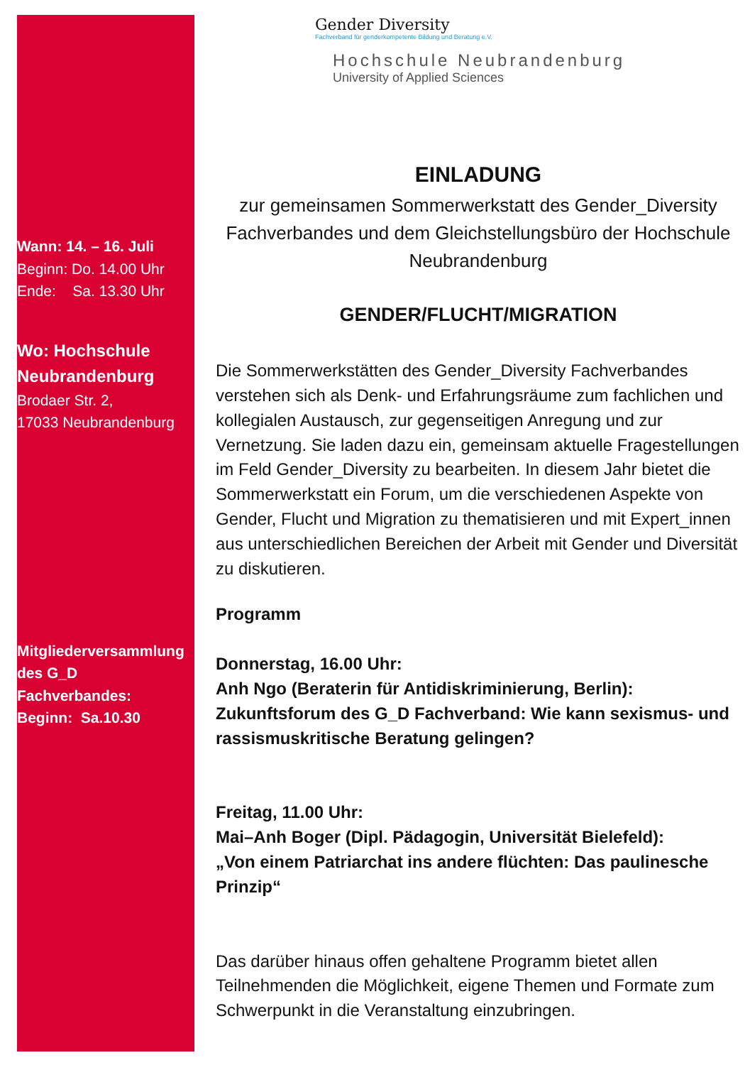Wann: 14. – 16. Juli
Beginn: Do. 14.00 Uhr
Ende: Sa. 13.30 Uhr
Wo: Hochschule Neubrandenburg
Brodaer Str. 2,
17033 Neubrandenburg
Mitgliederversammlung des G_D Fachverbandes:
Beginn: Sa.10.30
Gender Diversity
Fachverband für genderkompetente Bildung und Beratung e.V.
Hochschule Neubrandenburg
University of Applied Sciences
EINLADUNG
zur gemeinsamen Sommerwerkstatt des Gender_Diversity Fachverbandes und dem Gleichstellungsbüro der Hochschule Neubrandenburg
GENDER/FLUCHT/MIGRATION
Die Sommerwerkstätten des Gender_Diversity Fachverbandes verstehen sich als Denk- und Erfahrungsräume zum fachlichen und kollegialen Austausch, zur gegenseitigen Anregung und zur Vernetzung. Sie laden dazu ein, gemeinsam aktuelle Fragestellungen im Feld Gender_Diversity zu bearbeiten. In diesem Jahr bietet die Sommerwerkstatt ein Forum, um die verschiedenen Aspekte von Gender, Flucht und Migration zu thematisieren und mit Expert_innen aus unterschiedlichen Bereichen der Arbeit mit Gender und Diversität zu diskutieren.
Programm
Donnerstag, 16.00 Uhr:
Anh Ngo (Beraterin für Antidiskriminierung, Berlin):
Zukunftsforum des G_D Fachverband: Wie kann sexismus- und rassismuskritische Beratung gelingen?
Freitag, 11.00 Uhr:
Mai–Anh Boger (Dipl. Pädagogin, Universität Bielefeld):
„Von einem Patriarchat ins andere flüchten: Das paulinesche Prinzip“
Das darüber hinaus offen gehaltene Programm bietet allen Teilnehmenden die Möglichkeit, eigene Themen und Formate zum Schwerpunkt in die Veranstaltung einzubringen.